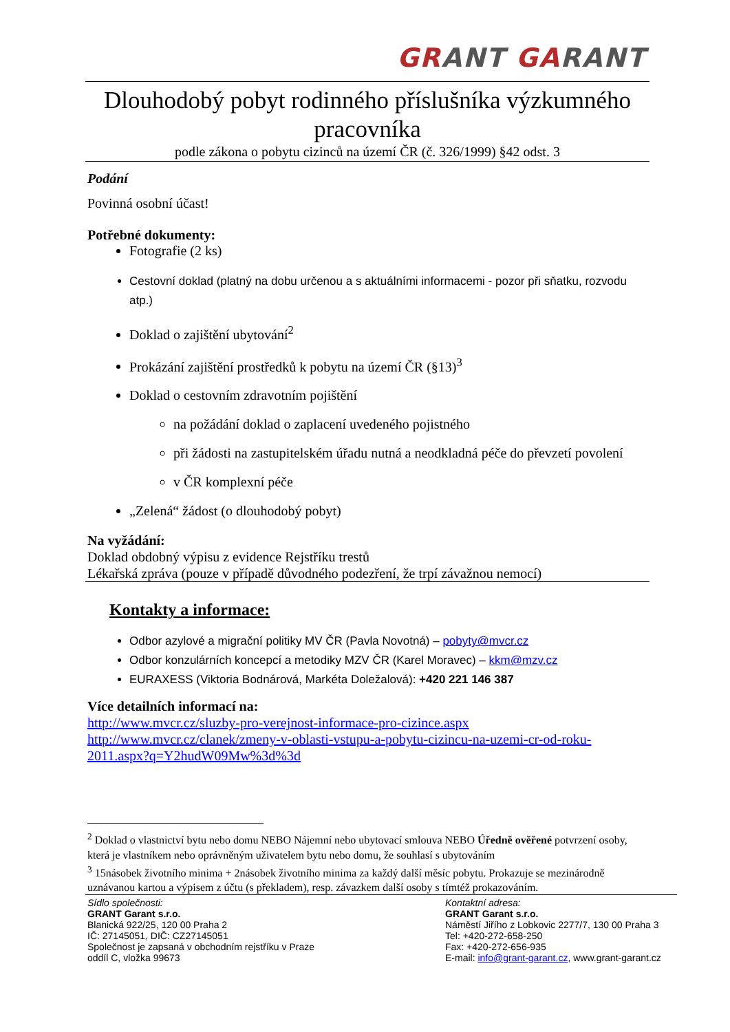GR ANT GA RANT
Dlouhodobý pobyt rodinného příslušníka výzkumného pracovníka
podle zákona o pobytu cizinců na území ČR (č. 326/1999) §42 odst. 3
Podání
Povinná osobní účast!
Potřebné dokumenty:
Fotografie (2 ks)
Cestovní doklad (platný na dobu určenou a s aktuálními informacemi - pozor při sňatku, rozvodu atp.)
Doklad o zajištění ubytování<sup>2</sup>
Prokázání zajištění prostředků k pobytu na území ČR (§13)<sup>3</sup>
Doklad o cestovním zdravotním pojištění
na požádání doklad o zaplacení uvedeného pojistného
při žádosti na zastupitelském úřadu nutná a neodkladná péče do převzetí povolení
v ČR komplexní péče
„Zelená“ žádost (o dlouhodobý pobyt)
Na vyžádání:
Doklad obdobný výpisu z evidence Rejstříku trestů
Lékařská zpráva (pouze v případě důvodného podezření, že trpí závažnou nemocí)
Kontakty a informace:
Odbor azylové a migrační politiky MV ČR (Pavla Novotná) – pobyty@mvcr.cz
Odbor konzulárních koncepcí a metodiky MZV ČR (Karel Moravec) – kkm@mzv.cz
EURAXESS (Viktoria Bodnárová, Markéta Doležalová): +420 221 146 387
Více detailních informací na:
http://www.mvcr.cz/sluzby-pro-verejnost-informace-pro-cizince.aspx
http://www.mvcr.cz/clanek/zmeny-v-oblasti-vstupu-a-pobytu-cizincu-na-uzemi-cr-od-roku-2011.aspx?q=Y2hudW09Mw%3d%3d
<sup>2</sup> Doklad o vlastnictví bytu nebo domu NEBO Nájemní nebo ubytovací smlouva NEBO Úředně ověřené potvrzení osoby, která je vlastníkem nebo oprávněným uživatelem bytu nebo domu, že souhlasí s ubytováním
<sup>3</sup> 15násobek životního minima + 2násobek životního minima za každý další měsíc pobytu. Prokazuje se mezinárodně uznávanou kartou a výpisem z účtu (s překladem), resp. závazkem další osoby s tímtéž prokazováním.
Sídlo společnosti:
GRANT Garant s.r.o.
Blanická 922/25, 120 00 Praha 2
IČ: 27145051, DIČ: CZ27145051
Společnost je zapsaná v obchodním rejstříku v Praze
oddíl C, vložka 99673
Kontaktní adresa:
GRANT Garant s.r.o.
Náměstí Jiřího z Lobkovic 2277/7, 130 00 Praha 3
Tel: +420-272-658-250
Fax: +420-272-656-935
E-mail: info@grant-garant.cz, www.grant-garant.cz